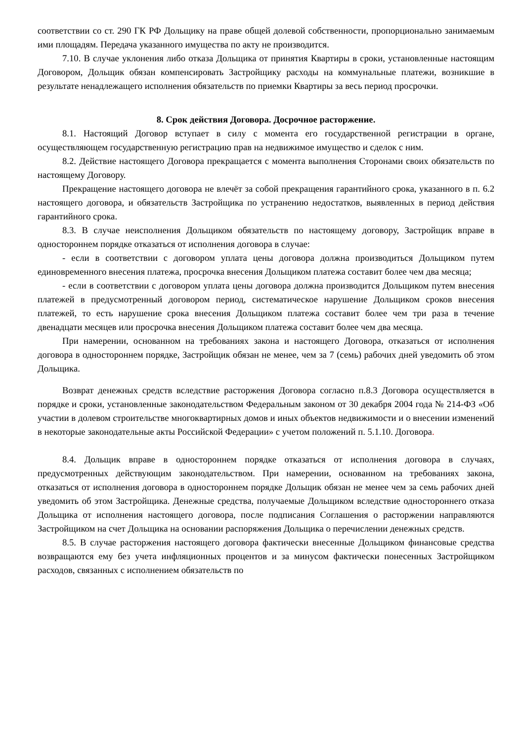соответствии со ст. 290 ГК РФ Дольщику на праве общей долевой собственности, пропорционально занимаемым ими площадям. Передача указанного имущества по акту не производится.
7.10. В случае уклонения либо отказа Дольщика от принятия Квартиры в сроки, установленные настоящим Договором, Дольщик обязан компенсировать Застройщику расходы на коммунальные платежи, возникшие в результате ненадлежащего исполнения обязательств по приемки Квартиры за весь период просрочки.
8. Срок действия Договора. Досрочное расторжение.
8.1. Настоящий Договор вступает в силу с момента его государственной регистрации в органе, осуществляющем государственную регистрацию прав на недвижимое имущество и сделок с ним.
8.2. Действие настоящего Договора прекращается с момента выполнения Сторонами своих обязательств по настоящему Договору.
Прекращение настоящего договора не влечёт за собой прекращения гарантийного срока, указанного в п. 6.2 настоящего договора, и обязательств Застройщика по устранению недостатков, выявленных в период действия гарантийного срока.
8.3. В случае неисполнения Дольщиком обязательств по настоящему договору, Застройщик вправе в одностороннем порядке отказаться от исполнения договора в случае:
- если в соответствии с договором уплата цены договора должна производиться Дольщиком путем единовременного внесения платежа, просрочка внесения Дольщиком платежа составит более чем два месяца;
- если в соответствии с договором уплата цены договора должна производится Дольщиком путем внесения платежей в предусмотренный договором период, систематическое нарушение Дольщиком сроков внесения платежей, то есть нарушение срока внесения Дольщиком платежа составит более чем три раза в течение двенадцати месяцев или просрочка внесения Дольщиком платежа составит более чем два месяца.
При намерении, основанном на требованиях закона и настоящего Договора, отказаться от исполнения договора в одностороннем порядке, Застройщик обязан не менее, чем за 7 (семь) рабочих дней уведомить об этом Дольщика.
Возврат денежных средств вследствие расторжения Договора согласно п.8.3 Договора осуществляется в порядке и сроки, установленные законодательством Федеральным законом от 30 декабря 2004 года № 214-ФЗ «Об участии в долевом строительстве многоквартирных домов и иных объектов недвижимости и о внесении изменений в некоторые законодательные акты Российской Федерации» с учетом положений п. 5.1.10. Договора.
8.4. Дольщик вправе в одностороннем порядке отказаться от исполнения договора в случаях, предусмотренных действующим законодательством. При намерении, основанном на требованиях закона, отказаться от исполнения договора в одностороннем порядке Дольщик обязан не менее чем за семь рабочих дней уведомить об этом Застройщика. Денежные средства, получаемые Дольщиком вследствие одностороннего отказа Дольщика от исполнения настоящего договора, после подписания Соглашения о расторжении направляются Застройщиком на счет Дольщика на основании распоряжения Дольщика о перечислении денежных средств.
8.5. В случае расторжения настоящего договора фактически внесенные Дольщиком финансовые средства возвращаются ему без учета инфляционных процентов и за минусом фактически понесенных Застройщиком расходов, связанных с исполнением обязательств по